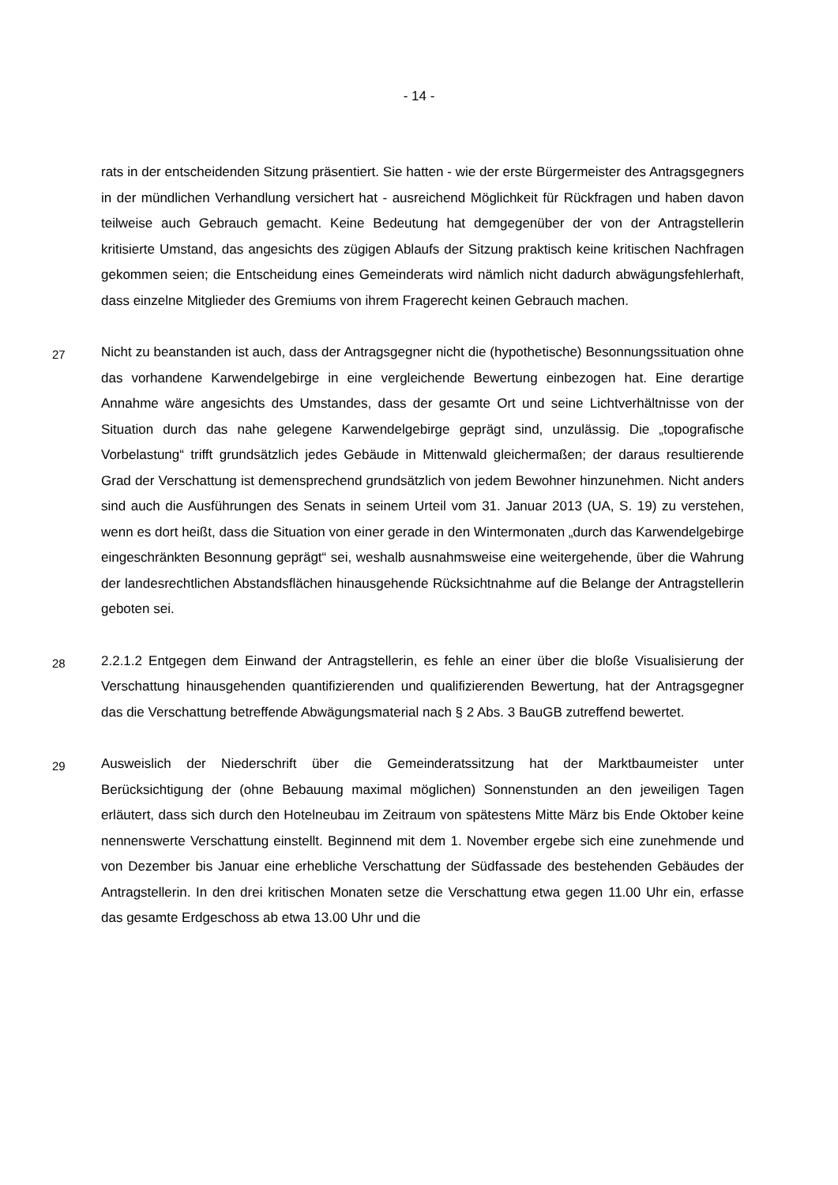- 14 -
rats in der entscheidenden Sitzung präsentiert. Sie hatten - wie der erste Bürgermeister des Antragsgegners in der mündlichen Verhandlung versichert hat - ausreichend Möglichkeit für Rückfragen und haben davon teilweise auch Gebrauch gemacht. Keine Bedeutung hat demgegenüber der von der Antragstellerin kritisierte Umstand, das angesichts des zügigen Ablaufs der Sitzung praktisch keine kritischen Nachfragen gekommen seien; die Entscheidung eines Gemeinderats wird nämlich nicht dadurch abwägungsfehlerhaft, dass einzelne Mitglieder des Gremiums von ihrem Fragerecht keinen Gebrauch machen.
27
Nicht zu beanstanden ist auch, dass der Antragsgegner nicht die (hypothetische) Besonnungssituation ohne das vorhandene Karwendelgebirge in eine vergleichende Bewertung einbezogen hat. Eine derartige Annahme wäre angesichts des Umstandes, dass der gesamte Ort und seine Lichtverhältnisse von der Situation durch das nahe gelegene Karwendelgebirge geprägt sind, unzulässig. Die „topografische Vorbelastung“ trifft grundsätzlich jedes Gebäude in Mittenwald gleichermaßen; der daraus resultierende Grad der Verschattung ist demensprechend grundsätzlich von jedem Bewohner hinzunehmen. Nicht anders sind auch die Ausführungen des Senats in seinem Urteil vom 31. Januar 2013 (UA, S. 19) zu verstehen, wenn es dort heißt, dass die Situation von einer gerade in den Wintermonaten „durch das Karwendelgebirge eingeschränkten Besonnung geprägt“ sei, weshalb ausnahmsweise eine weitergehende, über die Wahrung der landesrechtlichen Abstandsflächen hinausgehende Rücksichtnahme auf die Belange der Antragstellerin geboten sei.
28
2.2.1.2 Entgegen dem Einwand der Antragstellerin, es fehle an einer über die bloße Visualisierung der Verschattung hinausgehenden quantifizierenden und qualifizierenden Bewertung, hat der Antragsgegner das die Verschattung betreffende Abwägungsmaterial nach § 2 Abs. 3 BauGB zutreffend bewertet.
29
Ausweislich der Niederschrift über die Gemeinderatssitzung hat der Marktbaumeister unter Berücksichtigung der (ohne Bebauung maximal möglichen) Sonnenstunden an den jeweiligen Tagen erläutert, dass sich durch den Hotelneubau im Zeitraum von spätestens Mitte März bis Ende Oktober keine nennenswerte Verschattung einstellt. Beginnend mit dem 1. November ergebe sich eine zunehmende und von Dezember bis Januar eine erhebliche Verschattung der Südfassade des bestehenden Gebäudes der Antragstellerin. In den drei kritischen Monaten setze die Verschattung etwa gegen 11.00 Uhr ein, erfasse das gesamte Erdgeschoss ab etwa 13.00 Uhr und die